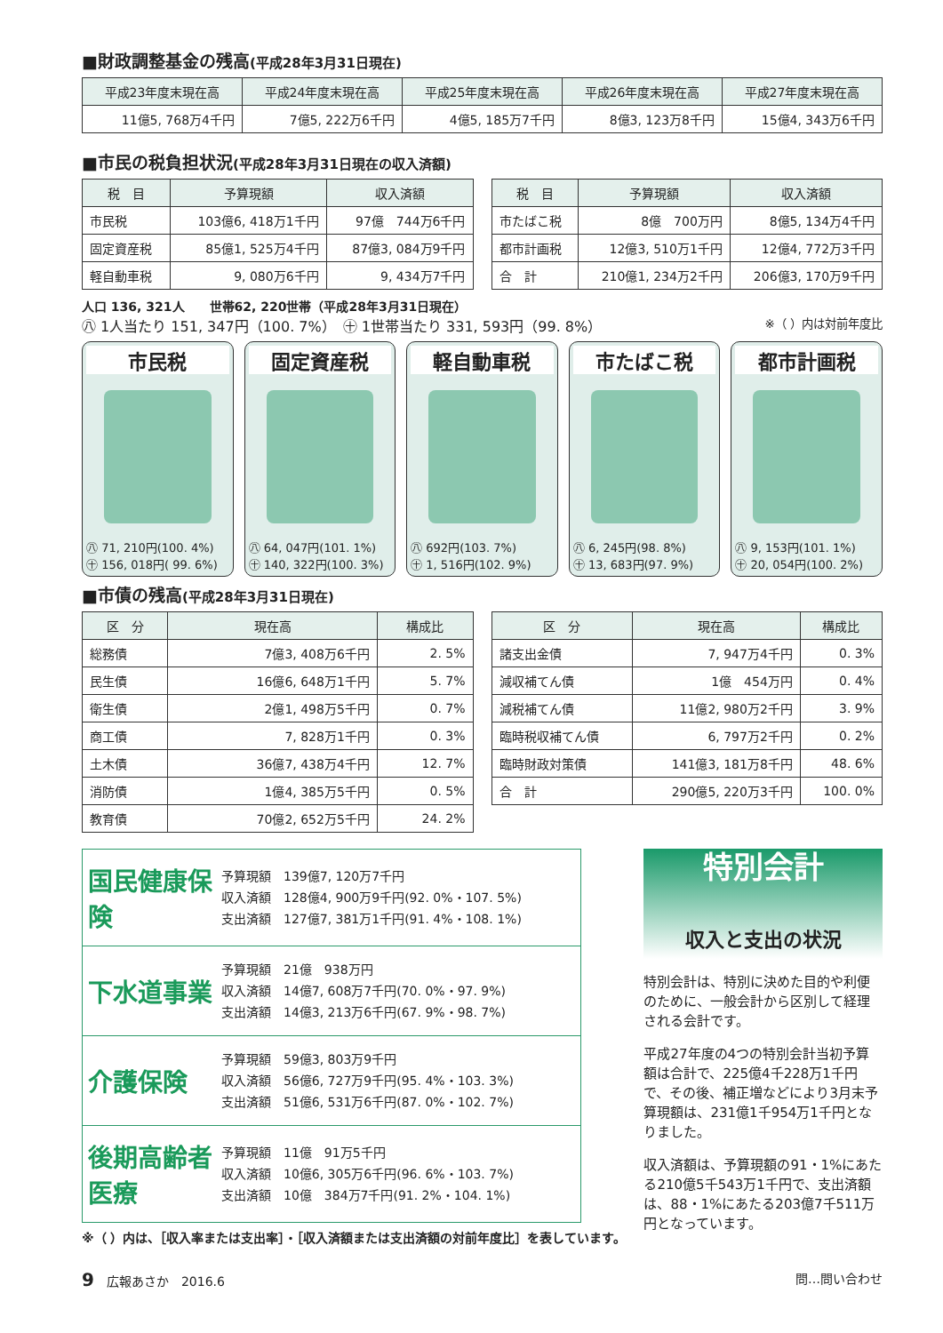■財政調整基金の残高(平成28年3月31日現在)
| 平成23年度末現在高 | 平成24年度末現在高 | 平成25年度末現在高 | 平成26年度末現在高 | 平成27年度末現在高 |
| --- | --- | --- | --- | --- |
| 11億5, 768万4千円 | 7億5, 222万6千円 | 4億5, 185万7千円 | 8億3, 123万8千円 | 15億4, 343万6千円 |
■市民の税負担状況(平成28年3月31日現在の収入済額)
| 税 目 | 予算現額 | 収入済額 |
| --- | --- | --- |
| 市民税 | 103億6, 418万1千円 | 97億 744万6千円 |
| 固定資産税 | 85億1, 525万4千円 | 87億3, 084万9千円 |
| 軽自動車税 | 9, 080万6千円 | 9, 434万7千円 |
| 税 目 | 予算現額 | 収入済額 |
| --- | --- | --- |
| 市たばこ税 | 8億 700万円 | 8億5, 134万4千円 |
| 都市計画税 | 12億3, 510万1千円 | 12億4, 772万3千円 |
| 合 計 | 210億1, 234万2千円 | 206億3, 170万9千円 |
人口 136, 321人　　世帯62, 220世帯（平成28年3月31日現在）
㊇ 1人当たり 151, 347円（100. 7%）　㊉ 1世帯当たり 331, 593円（99. 8%） ※（ ）内は対前年度比
市民税
㊇ 71, 210円(100. 4%)
㊉ 156, 018円( 99. 6%)
固定資産税
㊇ 64, 047円(101. 1%)
㊉ 140, 322円(100. 3%)
軽自動車税
㊇ 692円(103. 7%)
㊉ 1, 516円(102. 9%)
市たばこ税
㊇ 6, 245円(98. 8%)
㊉ 13, 683円(97. 9%)
都市計画税
㊇ 9, 153円(101. 1%)
㊉ 20, 054円(100. 2%)
■市債の残高(平成28年3月31日現在)
| 区 分 | 現在高 | 構成比 |
| --- | --- | --- |
| 総務債 | 7億3, 408万6千円 | 2. 5% |
| 民生債 | 16億6, 648万1千円 | 5. 7% |
| 衛生債 | 2億1, 498万5千円 | 0. 7% |
| 商工債 | 7, 828万1千円 | 0. 3% |
| 土木債 | 36億7, 438万4千円 | 12. 7% |
| 消防債 | 1億4, 385万5千円 | 0. 5% |
| 教育債 | 70億2, 652万5千円 | 24. 2% |
| 区 分 | 現在高 | 構成比 |
| --- | --- | --- |
| 諸支出金債 | 7, 947万4千円 | 0. 3% |
| 減収補てん債 | 1億 454万円 | 0. 4% |
| 減税補てん債 | 11億2, 980万2千円 | 3. 9% |
| 臨時税収補てん債 | 6, 797万2千円 | 0. 2% |
| 臨時財政対策債 | 141億3, 181万8千円 | 48. 6% |
| 合 計 | 290億5, 220万3千円 | 100. 0% |
国民健康保険
予算現額　139億7, 120万7千円
収入済額　128億4, 900万9千円(92. 0%・107. 5%)
支出済額　127億7, 381万1千円(91. 4%・108. 1%)
下水道事業
予算現額　21億　938万円
収入済額　14億7, 608万7千円(70. 0%・97. 9%)
支出済額　14億3, 213万6千円(67. 9%・98. 7%)
介護保険
予算現額　59億3, 803万9千円
収入済額　56億6, 727万9千円(95. 4%・103. 3%)
支出済額　51億6, 531万6千円(87. 0%・102. 7%)
後期高齢者医療
予算現額　11億　91万5千円
収入済額　10億6, 305万6千円(96. 6%・103. 7%)
支出済額　10億　384万7千円(91. 2%・104. 1%)
※（ ）内は、［収入率または支出率］・［収入済額または支出済額の対前年度比］を表しています。
特別会計
収入と支出の状況
特別会計は、特別に決めた目的や利便のために、一般会計から区別して経理される会計です。
平成27年度の4つの特別会計当初予算額は合計で、225億4千228万1千円で、その後、補正増などにより3月末予算現額は、231億1千954万1千円となりました。
収入済額は、予算現額の91・1%にあたる210億5千543万1千円で、支出済額は、88・1%にあたる203億7千511万円となっています。
9　広報あさか　2016.6 問…問い合わせ